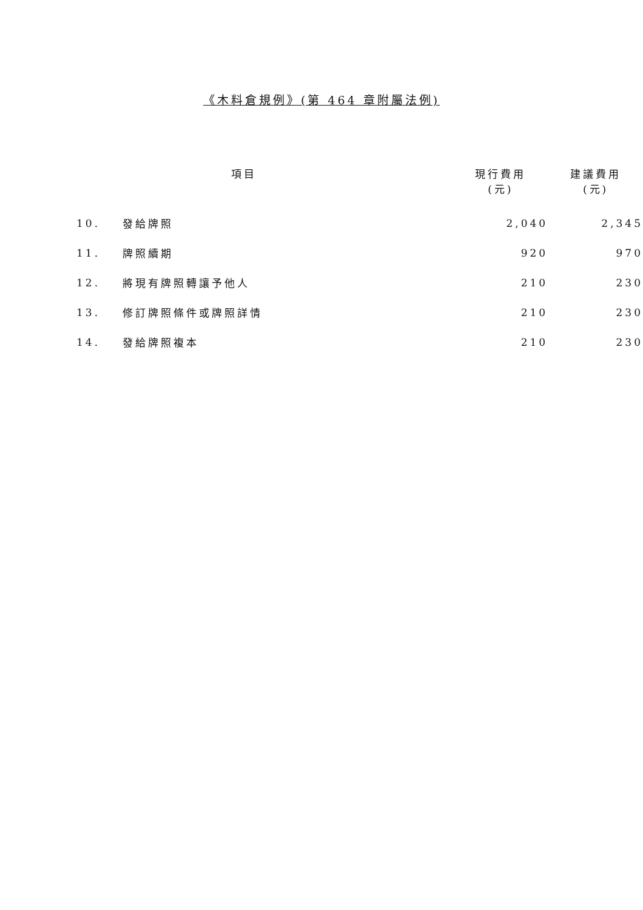《木料倉規例》(第 464 章附屬法例)
| | 項目 | 現行費用 (元) | 建議費用 (元) |
| --- | --- | --- | --- |
| 10. | 發給牌照 | 2,040 | 2,345 |
| 11. | 牌照續期 | 920 | 970 |
| 12. | 將現有牌照轉讓予他人 | 210 | 230 |
| 13. | 修訂牌照條件或牌照詳情 | 210 | 230 |
| 14. | 發給牌照複本 | 210 | 230 |